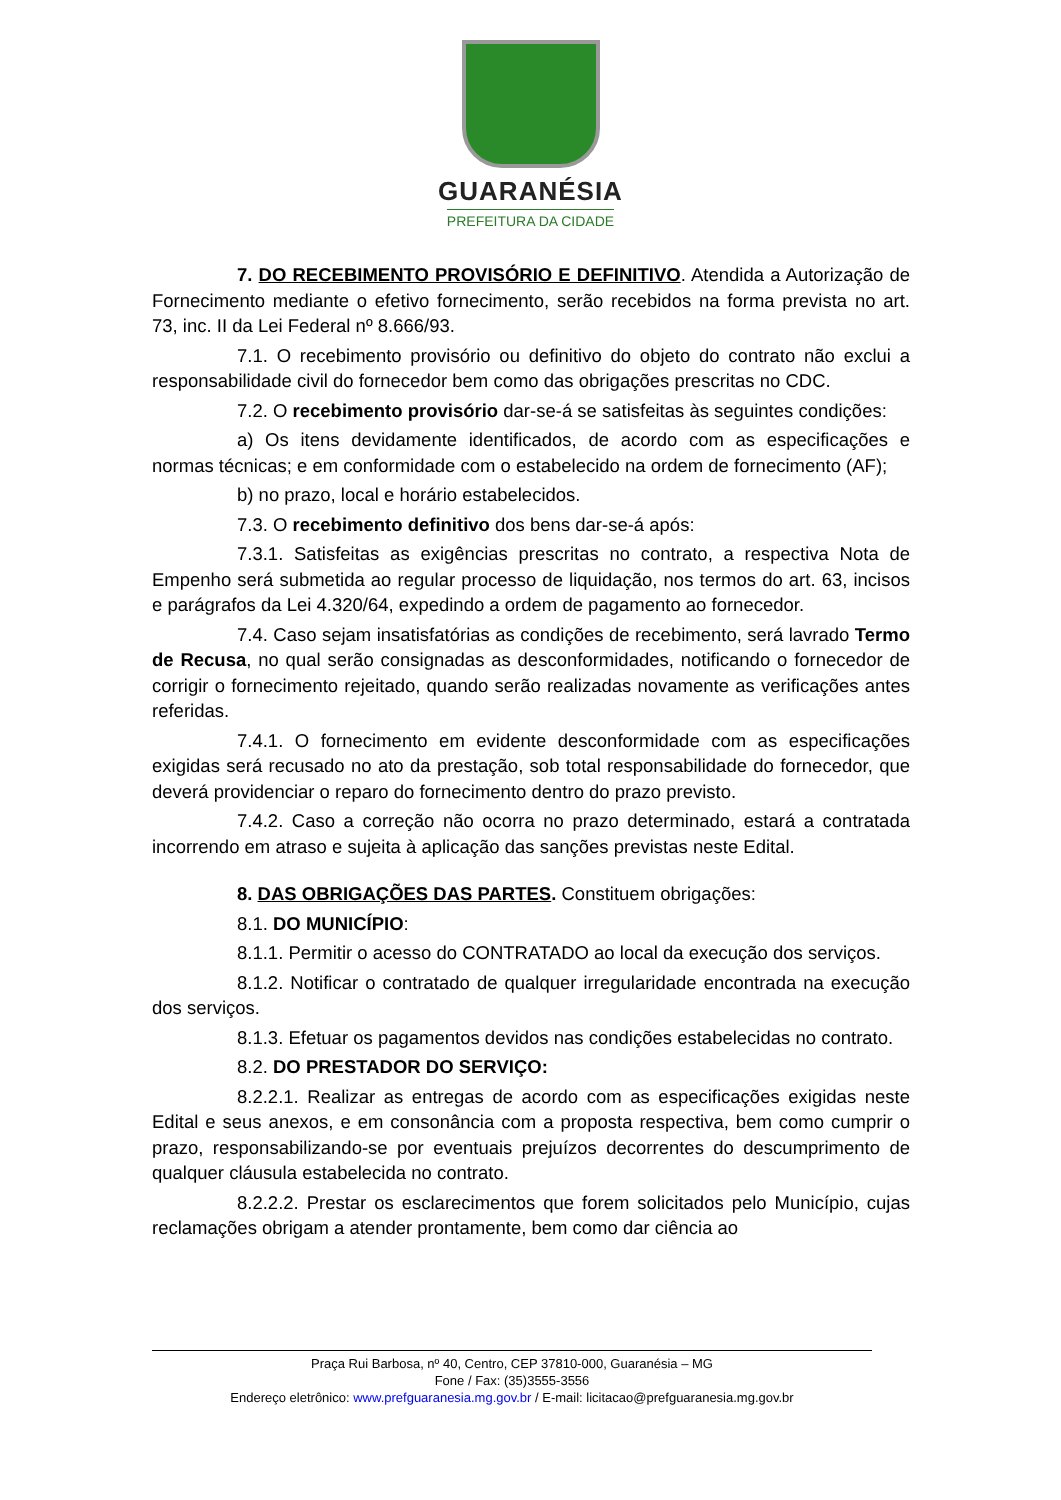GUARANÉSIA
PREFEITURA DA CIDADE
7. DO RECEBIMENTO PROVISÓRIO E DEFINITIVO. Atendida a Autorização de Fornecimento mediante o efetivo fornecimento, serão recebidos na forma prevista no art. 73, inc. II da Lei Federal nº 8.666/93.
7.1. O recebimento provisório ou definitivo do objeto do contrato não exclui a responsabilidade civil do fornecedor bem como das obrigações prescritas no CDC.
7.2. O recebimento provisório dar-se-á se satisfeitas às seguintes condições:
a) Os itens devidamente identificados, de acordo com as especificações e normas técnicas; e em conformidade com o estabelecido na ordem de fornecimento (AF);
b) no prazo, local e horário estabelecidos.
7.3. O recebimento definitivo dos bens dar-se-á após:
7.3.1. Satisfeitas as exigências prescritas no contrato, a respectiva Nota de Empenho será submetida ao regular processo de liquidação, nos termos do art. 63, incisos e parágrafos da Lei 4.320/64, expedindo a ordem de pagamento ao fornecedor.
7.4. Caso sejam insatisfatórias as condições de recebimento, será lavrado Termo de Recusa, no qual serão consignadas as desconformidades, notificando o fornecedor de corrigir o fornecimento rejeitado, quando serão realizadas novamente as verificações antes referidas.
7.4.1. O fornecimento em evidente desconformidade com as especificações exigidas será recusado no ato da prestação, sob total responsabilidade do fornecedor, que deverá providenciar o reparo do fornecimento dentro do prazo previsto.
7.4.2. Caso a correção não ocorra no prazo determinado, estará a contratada incorrendo em atraso e sujeita à aplicação das sanções previstas neste Edital.
8. DAS OBRIGAÇÕES DAS PARTES. Constituem obrigações:
8.1. DO MUNICÍPIO:
8.1.1. Permitir o acesso do CONTRATADO ao local da execução dos serviços.
8.1.2. Notificar o contratado de qualquer irregularidade encontrada na execução dos serviços.
8.1.3. Efetuar os pagamentos devidos nas condições estabelecidas no contrato.
8.2. DO PRESTADOR DO SERVIÇO:
8.2.2.1. Realizar as entregas de acordo com as especificações exigidas neste Edital e seus anexos, e em consonância com a proposta respectiva, bem como cumprir o prazo, responsabilizando-se por eventuais prejuízos decorrentes do descumprimento de qualquer cláusula estabelecida no contrato.
8.2.2.2. Prestar os esclarecimentos que forem solicitados pelo Município, cujas reclamações obrigam a atender prontamente, bem como dar ciência ao
Praça Rui Barbosa, nº 40, Centro, CEP 37810-000, Guaranésia – MG
Fone / Fax: (35)3555-3556
Endereço eletrônico: www.prefguaranesia.mg.gov.br / E-mail: licitacao@prefguaranesia.mg.gov.br